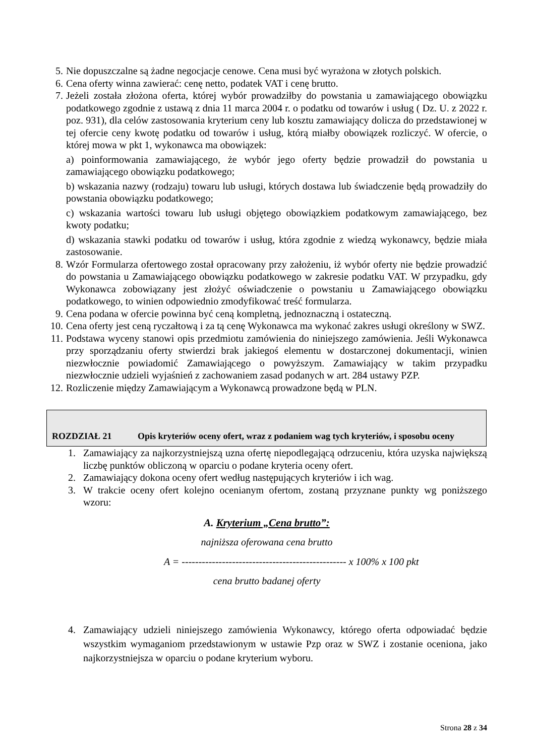5. Nie dopuszczalne są żadne negocjacje cenowe. Cena musi być wyrażona w złotych polskich.
6. Cena oferty winna zawierać: cenę netto, podatek VAT i cenę brutto.
7. Jeżeli została złożona oferta, której wybór prowadziłby do powstania u zamawiającego obowiązku podatkowego zgodnie z ustawą z dnia 11 marca 2004 r. o podatku od towarów i usług ( Dz. U. z 2022 r. poz. 931), dla celów zastosowania kryterium ceny lub kosztu zamawiający dolicza do przedstawionej w tej ofercie ceny kwotę podatku od towarów i usług, którą miałby obowiązek rozliczyć. W ofercie, o której mowa w pkt 1, wykonawca ma obowiązek:
a) poinformowania zamawiającego, że wybór jego oferty będzie prowadził do powstania u zamawiającego obowiązku podatkowego;
b) wskazania nazwy (rodzaju) towaru lub usługi, których dostawa lub świadczenie będą prowadziły do powstania obowiązku podatkowego;
c) wskazania wartości towaru lub usługi objętego obowiązkiem podatkowym zamawiającego, bez kwoty podatku;
d) wskazania stawki podatku od towarów i usług, która zgodnie z wiedzą wykonawcy, będzie miała zastosowanie.
8. Wzór Formularza ofertowego został opracowany przy założeniu, iż wybór oferty nie będzie prowadzić do powstania u Zamawiającego obowiązku podatkowego w zakresie podatku VAT. W przypadku, gdy Wykonawca zobowiązany jest złożyć oświadczenie o powstaniu u Zamawiającego obowiązku podatkowego, to winien odpowiednio zmodyfikować treść formularza.
9. Cena podana w ofercie powinna być ceną kompletną, jednoznaczną i ostateczną.
10.
Cena oferty jest ceną ryczałtową i za tą cenę Wykonawca ma wykonać zakres usługi określony w SWZ.
11.
Podstawa wyceny stanowi opis przedmiotu zamówienia do niniejszego zamówienia. Jeśli Wykonawca przy sporządzaniu oferty stwierdzi brak jakiegoś elementu w dostarczonej dokumentacji, winien niezwłocznie powiadomić Zamawiającego o powyższym. Zamawiający w takim przypadku niezwłocznie udzieli wyjaśnień z zachowaniem zasad podanych w art. 284 ustawy PZP.
12.
Rozliczenie między Zamawiającym a Wykonawcą prowadzone będą w PLN.
| ROZDZIAŁ 21 | Opis kryteriów oceny ofert, wraz z podaniem wag tych kryteriów, i sposobu oceny |
1. Zamawiający za najkorzystniejszą uzna ofertę niepodlegającą odrzuceniu, która uzyska największą liczbę punktów obliczoną w oparciu o podane kryteria oceny ofert.
2. Zamawiający dokona oceny ofert według następujących kryteriów i ich wag.
3. W trakcie oceny ofert kolejno ocenianym ofertom, zostaną przyznane punkty wg poniższego wzoru:
A. Kryterium „Cena brutto”:
najniższa oferowana cena brutto
A = ------------------------------------------------- x 100% x 100 pkt
cena brutto badanej oferty
4. Zamawiający udzieli niniejszego zamówienia Wykonawcy, którego oferta odpowiadać będzie wszystkim wymaganiom przedstawionym w ustawie Pzp oraz w SWZ i zostanie oceniona, jako najkorzystniejsza w oparciu o podane kryterium wyboru.
Strona 28 z 34